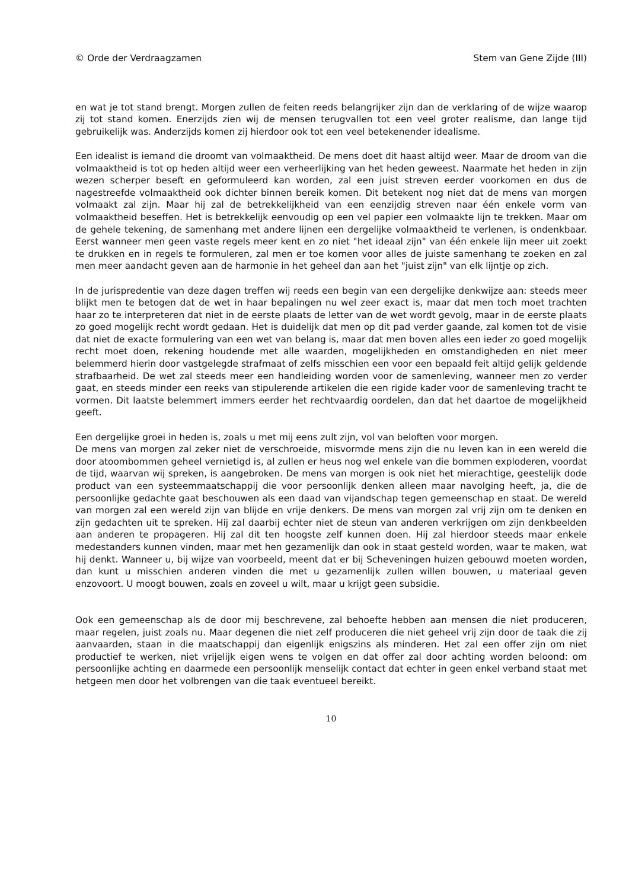© Orde der Verdraagzamen Stem van Gene Zijde (III)
en wat je tot stand brengt. Morgen zullen de feiten reeds belangrijker zijn dan de verklaring of de wijze waarop zij tot stand komen. Enerzijds zien wij de mensen terugvallen tot een veel groter realisme, dan lange tijd gebruikelijk was. Anderzijds komen zij hierdoor ook tot een veel betekenender idealisme.
Een idealist is iemand die droomt van volmaaktheid. De mens doet dit haast altijd weer. Maar de droom van die volmaaktheid is tot op heden altijd weer een verheerlijking van het heden geweest. Naarmate het heden in zijn wezen scherper beseft en geformuleerd kan worden, zal een juist streven eerder voorkomen en dus de nagestreefde volmaaktheid ook dichter binnen bereik komen. Dit betekent nog niet dat de mens van morgen volmaakt zal zijn. Maar hij zal de betrekkelijkheid van een eenzijdig streven naar één enkele vorm van volmaaktheid beseffen. Het is betrekkelijk eenvoudig op een vel papier een volmaakte lijn te trekken. Maar om de gehele tekening, de samenhang met andere lijnen een dergelijke volmaaktheid te verlenen, is ondenkbaar. Eerst wanneer men geen vaste regels meer kent en zo niet "het ideaal zijn" van één enkele lijn meer uit zoekt te drukken en in regels te formuleren, zal men er toe komen voor alles de juiste samenhang te zoeken en zal men meer aandacht geven aan de harmonie in het geheel dan aan het "juist zijn" van elk lijntje op zich.
In de jurispredentie van deze dagen treffen wij reeds een begin van een dergelijke denkwijze aan: steeds meer blijkt men te betogen dat de wet in haar bepalingen nu wel zeer exact is, maar dat men toch moet trachten haar zo te interpreteren dat niet in de eerste plaats de letter van de wet wordt gevolg, maar in de eerste plaats zo goed mogelijk recht wordt gedaan. Het is duidelijk dat men op dit pad verder gaande, zal komen tot de visie dat niet de exacte formulering van een wet van belang is, maar dat men boven alles een ieder zo goed mogelijk recht moet doen, rekening houdende met alle waarden, mogelijkheden en omstandigheden en niet meer belemmerd hierin door vastgelegde strafmaat of zelfs misschien een voor een bepaald feit altijd gelijk geldende strafbaarheid. De wet zal steeds meer een handleiding worden voor de samenleving, wanneer men zo verder gaat, en steeds minder een reeks van stipulerende artikelen die een rigide kader voor de samenleving tracht te vormen. Dit laatste belemmert immers eerder het rechtvaardig oordelen, dan dat het daartoe de mogelijkheid geeft.
Een dergelijke groei in heden is, zoals u met mij eens zult zijn, vol van beloften voor morgen.
De mens van morgen zal zeker niet de verschroeide, misvormde mens zijn die nu leven kan in een wereld die door atoombommen geheel vernietigd is, al zullen er heus nog wel enkele van die bommen exploderen, voordat de tijd, waarvan wij spreken, is aangebroken. De mens van morgen is ook niet het mierachtige, geestelijk dode product van een systeemmaatschappij die voor persoonlijk denken alleen maar navolging heeft, ja, die de persoonlijke gedachte gaat beschouwen als een daad van vijandschap tegen gemeenschap en staat. De wereld van morgen zal een wereld zijn van blijde en vrije denkers. De mens van morgen zal vrij zijn om te denken en zijn gedachten uit te spreken. Hij zal daarbij echter niet de steun van anderen verkrijgen om zijn denkbeelden aan anderen te propageren. Hij zal dit ten hoogste zelf kunnen doen. Hij zal hierdoor steeds maar enkele medestanders kunnen vinden, maar met hen gezamenlijk dan ook in staat gesteld worden, waar te maken, wat hij denkt. Wanneer u, bij wijze van voorbeeld, meent dat er bij Scheveningen huizen gebouwd moeten worden, dan kunt u misschien anderen vinden die met u gezamenlijk zullen willen bouwen, u materiaal geven enzovoort. U moogt bouwen, zoals en zoveel u wilt, maar u krijgt geen subsidie.
Ook een gemeenschap als de door mij beschrevene, zal behoefte hebben aan mensen die niet produceren, maar regelen, juist zoals nu. Maar degenen die niet zelf produceren die niet geheel vrij zijn door de taak die zij aanvaarden, staan in die maatschappij dan eigenlijk enigszins als minderen. Het zal een offer zijn om niet productief te werken, niet vrijelijk eigen wens te volgen en dat offer zal door achting worden beloond: om persoonlijke achting en daarmede een persoonlijk menselijk contact dat echter in geen enkel verband staat met hetgeen men door het volbrengen van die taak eventueel bereikt.
10